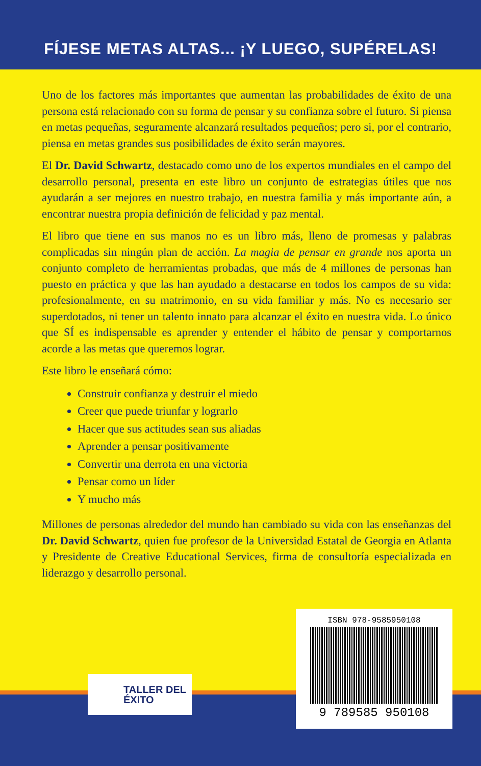FÍJESE METAS ALTAS... ¡Y LUEGO, SUPÉRELAS!
Uno de los factores más importantes que aumentan las probabilidades de éxito de una persona está relacionado con su forma de pensar y su confianza sobre el futuro. Si piensa en metas pequeñas, seguramente alcanzará resultados pequeños; pero si, por el contrario, piensa en metas grandes sus posibilidades de éxito serán mayores.
El Dr. David Schwartz, destacado como uno de los expertos mundiales en el campo del desarrollo personal, presenta en este libro un conjunto de estrategias útiles que nos ayudarán a ser mejores en nuestro trabajo, en nuestra familia y más importante aún, a encontrar nuestra propia definición de felicidad y paz mental.
El libro que tiene en sus manos no es un libro más, lleno de promesas y palabras complicadas sin ningún plan de acción. La magia de pensar en grande nos aporta un conjunto completo de herramientas probadas, que más de 4 millones de personas han puesto en práctica y que las han ayudado a destacarse en todos los campos de su vida: profesionalmente, en su matrimonio, en su vida familiar y más. No es necesario ser superdotados, ni tener un talento innato para alcanzar el éxito en nuestra vida. Lo único que SÍ es indispensable es aprender y entender el hábito de pensar y comportarnos acorde a las metas que queremos lograr.
Este libro le enseñará cómo:
Construir confianza y destruir el miedo
Creer que puede triunfar y lograrlo
Hacer que sus actitudes sean sus aliadas
Aprender a pensar positivamente
Convertir una derrota en una victoria
Pensar como un líder
Y mucho más
Millones de personas alrededor del mundo han cambiado su vida con las enseñanzas del Dr. David Schwartz, quien fue profesor de la Universidad Estatal de Georgia en Atlanta y Presidente de Creative Educational Services, firma de consultoría especializada en liderazgo y desarrollo personal.
TALLER DEL
ÉXITO
ISBN 978-9585950108
9 789585 950108